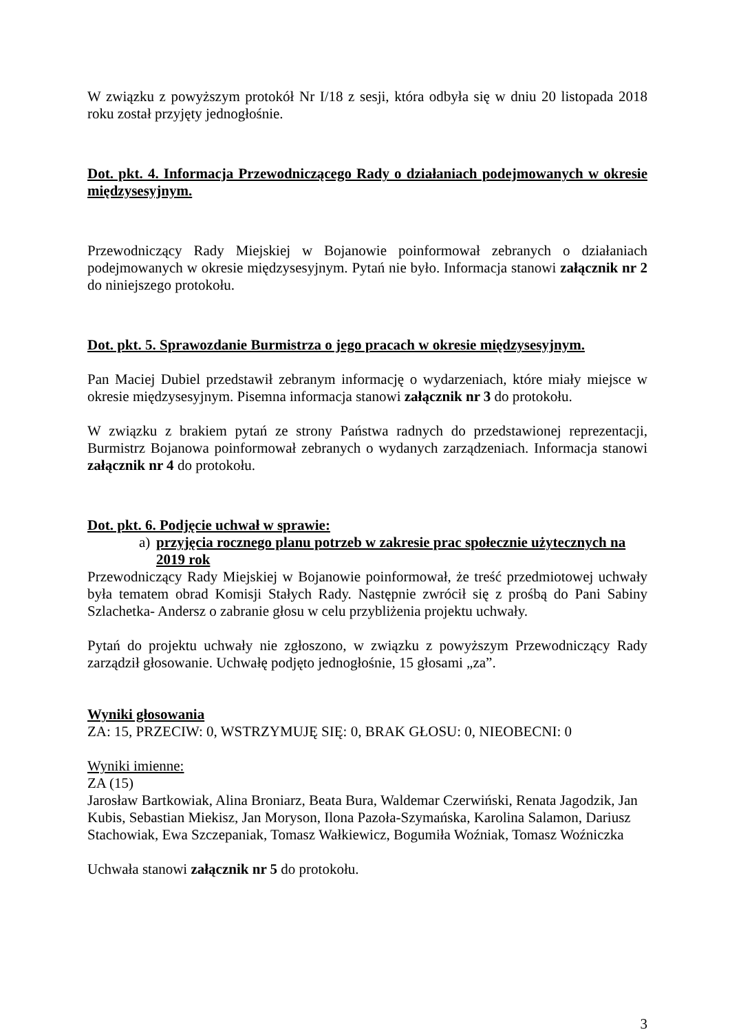W związku z powyższym protokół Nr I/18 z sesji, która odbyła się w dniu 20 listopada 2018 roku został przyjęty jednogłośnie.
Dot. pkt. 4. Informacja Przewodniczącego Rady o działaniach podejmowanych w okresie międzysesyjnym.
Przewodniczący Rady Miejskiej w Bojanowie poinformował zebranych o działaniach podejmowanych w okresie międzysesyjnym. Pytań nie było. Informacja stanowi załącznik nr 2 do niniejszego protokołu.
Dot. pkt. 5. Sprawozdanie Burmistrza o jego pracach w okresie międzysesyjnym.
Pan Maciej Dubiel przedstawił zebranym informację o wydarzeniach, które miały miejsce w okresie międzysesyjnym. Pisemna informacja stanowi załącznik nr 3 do protokołu.
W związku z brakiem pytań ze strony Państwa radnych do przedstawionej reprezentacji, Burmistrz Bojanowa poinformował zebranych o wydanych zarządzeniach. Informacja stanowi załącznik nr 4 do protokołu.
Dot. pkt. 6. Podjęcie uchwał w sprawie:
a) przyjęcia rocznego planu potrzeb w zakresie prac społecznie użytecznych na 2019 rok
Przewodniczący Rady Miejskiej w Bojanowie poinformował, że treść przedmiotowej uchwały była tematem obrad Komisji Stałych Rady. Następnie zwrócił się z prośbą do Pani Sabiny Szlachetka- Andersz o zabranie głosu w celu przybliżenia projektu uchwały.
Pytań do projektu uchwały nie zgłoszono, w związku z powyższym Przewodniczący Rady zarządził głosowanie. Uchwałę podjęto jednogłośnie, 15 głosami „za”.
Wyniki głosowania
ZA: 15, PRZECIW: 0, WSTRZYMUJĘ SIĘ: 0, BRAK GŁOSU: 0, NIEOBECNI: 0
Wyniki imienne:
ZA (15)
Jarosław Bartkowiak, Alina Broniarz, Beata Bura, Waldemar Czerwiński, Renata Jagodzik, Jan Kubis, Sebastian Miekisz, Jan Moryson, Ilona Pazoła-Szymańska, Karolina Salamon, Dariusz Stachowiak, Ewa Szczepaniak, Tomasz Wałkiewicz, Bogumiła Woźniak, Tomasz Woźniczka
Uchwała stanowi załącznik nr 5 do protokołu.
3